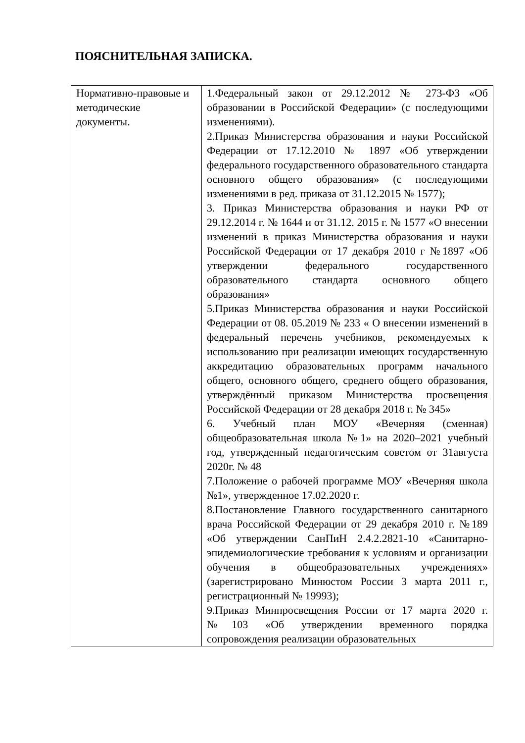ПОЯСНИТЕЛЬНАЯ ЗАПИСКА.
| Нормативно-правовые и методические документы. | 1.Федеральный закон от 29.12.2012 № 273-ФЗ «Об образовании в Российской Федерации» (с последующими изменениями). 2.Приказ Министерства образования и науки Российской Федерации от 17.12.2010 № 1897 «Об утверждении федерального государственного образовательного стандарта основного общего образования» (с последующими изменениями в ред. приказа от 31.12.2015 № 1577); 3. Приказ Министерства образования и науки РФ от 29.12.2014 г. № 1644 и от 31.12. 2015 г. № 1577 «О внесении изменений в приказ Министерства образования и науки Российской Федерации от 17 декабря 2010 г №1897 «Об утверждении федерального государственного образовательного стандарта основного общего образования» 5.Приказ Министерства образования и науки Российской Федерации от 08. 05.2019 № 233 « О внесении изменений в федеральный перечень учебников, рекомендуемых к использованию при реализации имеющих государственную аккредитацию образовательных программ начального общего, основного общего, среднего общего образования, утверждённый приказом Министерства просвещения Российской Федерации от 28 декабря 2018 г. № 345» 6. Учебный план МОУ «Вечерняя (сменная) общеобразовательная школа №1» на 2020–2021 учебный год, утвержденный педагогическим советом от 31августа 2020г. № 48 7.Положение о рабочей программе МОУ «Вечерняя школа №1», утвержденное 17.02.2020 г. 8.Постановление Главного государственного санитарного врача Российской Федерации от 29 декабря 2010 г. №189 «Об утверждении СанПиН 2.4.2.2821-10 «Санитарно-эпидемиологические требования к условиям и организации обучения в общеобразовательных учреждениях» (зарегистрировано Минюстом России 3 марта 2011 г., регистрационный № 19993); 9.Приказ Минпросвещения России от 17 марта 2020 г. №103 «Об утверждении временного порядка сопровождения реализации образовательных |